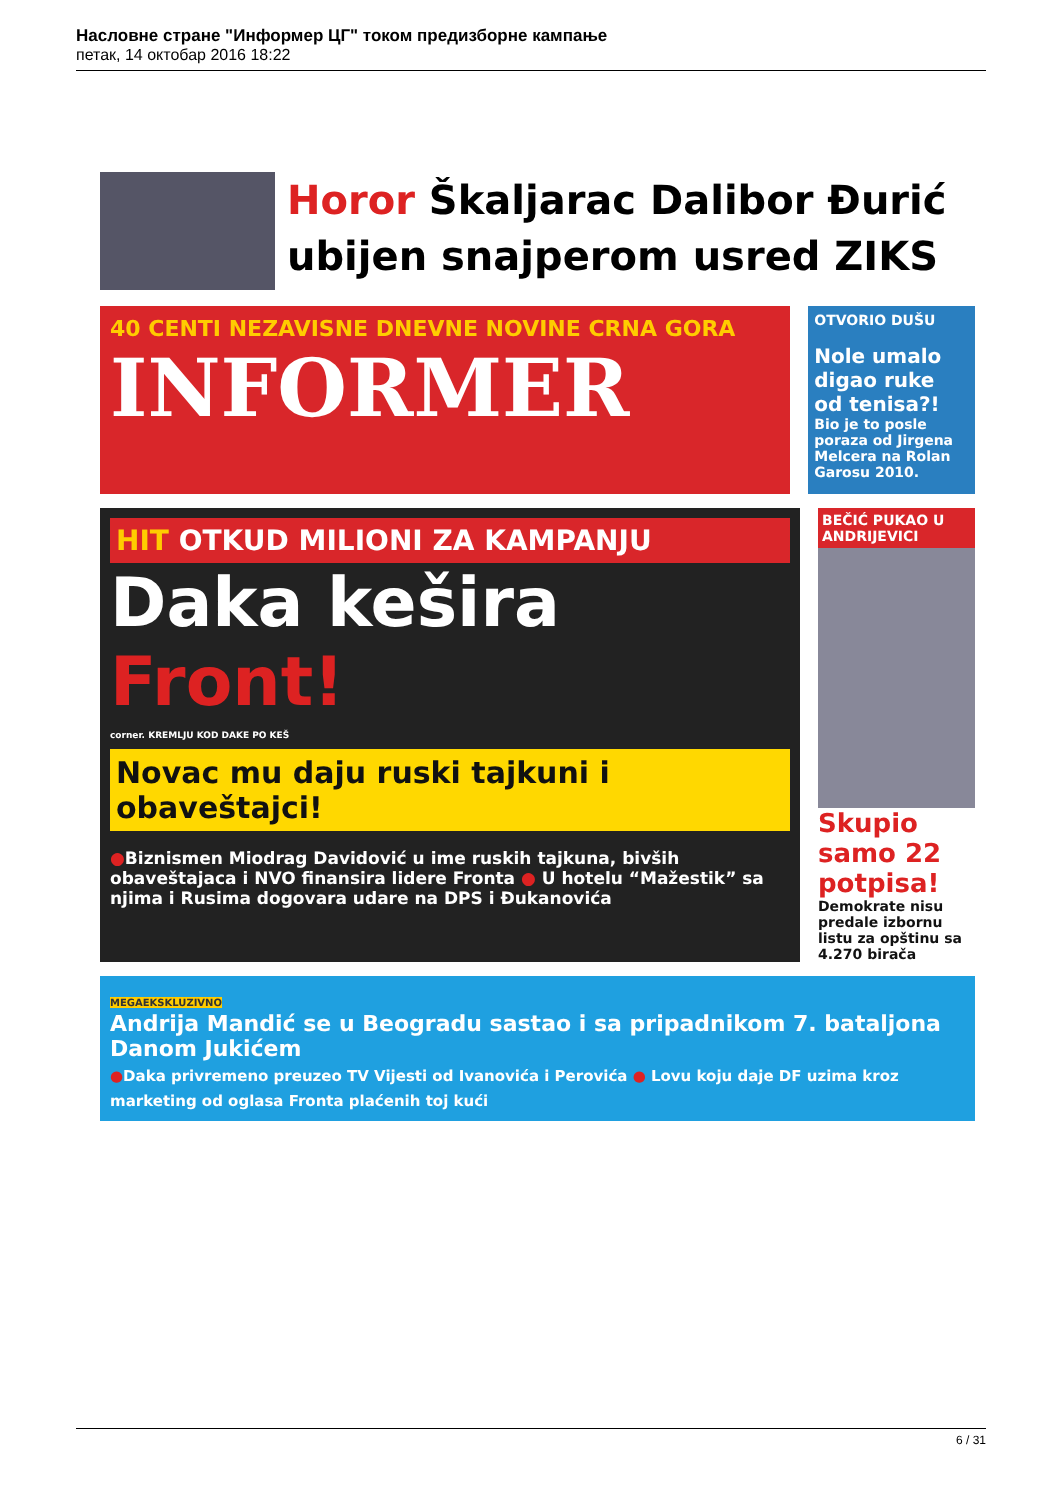Насловне стране "Информер ЦГ" током предизборне кампање
петак, 14 октобар 2016 18:22
Horor Škaljarac Dalibor Đurić ubijen snajperom usred ZIKS
40 CENTI NEZAVISNE DNEVNE NOVINE CRNA GORA
INFORMER
OTVORIO DUŠU
Nole umalo digao ruke od tenisa?!
Bio je to posle poraza od Jirgena Melcera na Rolan Garosu 2010.
HIT OTKUD MILIONI ZA KAMPANJU
Daka kešira Front!
corner. KREMLJU KOD DAKE PO KEŠ
Novac mu daju ruski tajkuni i obaveštajci!
●Biznismen Miodrag Davidović u ime ruskih tajkuna, bivših obaveštajaca i NVO finansira lidere Fronta ● U hotelu “Mažestik” sa njima i Rusima dogovara udare na DPS i Đukanovića
BEČIĆ PUKAO U ANDRIJEVICI
Skupio samo 22 potpisa!
Demokrate nisu predale izbornu listu za opštinu sa 4.270 birača
MEGAEKSKLUZIVNO
Andrija Mandić se u Beogradu sastao i sa pripadnikom 7. bataljona Danom Jukićem
●Daka privremeno preuzeo TV Vijesti od Ivanovića i Perovića ● Lovu koju daje DF uzima kroz marketing od oglasa Fronta plaćenih toj kući
6 / 31